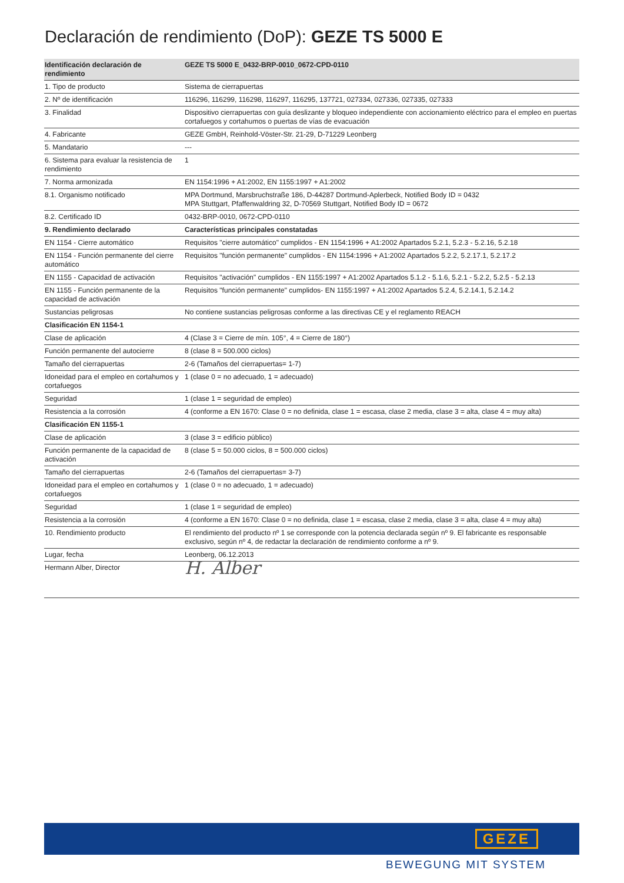Declaración de rendimiento (DoP): GEZE TS 5000 E
| Identificación declaración de rendimiento | GEZE TS 5000 E_0432-BRP-0010_0672-CPD-0110 |
| 1. Tipo de producto | Sistema de cierrapuertas |
| 2. Nº de identificación | 116296, 116299, 116298, 116297, 116295, 137721, 027334, 027336, 027335, 027333 |
| 3. Finalidad | Dispositivo cierrapuertas con guía deslizante y bloqueo independiente con accionamiento eléctrico para el empleo en puertas cortafuegos y cortahumos o puertas de vías de evacuación |
| 4. Fabricante | GEZE GmbH, Reinhold-Vöster-Str. 21-29, D-71229 Leonberg |
| 5. Mandatario | --- |
| 6. Sistema para evaluar la resistencia de rendimiento | 1 |
| 7. Norma armonizada | EN 1154:1996 + A1:2002, EN 1155:1997 + A1:2002 |
| 8.1. Organismo notificado | MPA Dortmund, Marsbruchstraße 186, D-44287 Dortmund-Aplerbeck, Notified Body ID = 0432 MPA Stuttgart, Pfaffenwaldring 32, D-70569 Stuttgart, Notified Body ID = 0672 |
| 8.2. Certificado ID | 0432-BRP-0010, 0672-CPD-0110 |
| 9. Rendimiento declarado | Características principales constatadas |
| EN 1154 - Cierre automático | Requisitos "cierre automático" cumplidos - EN 1154:1996 + A1:2002 Apartados 5.2.1, 5.2.3 - 5.2.16, 5.2.18 |
| EN 1154 - Función permanente del cierre automático | Requisitos "función permanente" cumplidos - EN 1154:1996 + A1:2002 Apartados 5.2.2, 5.2.17.1, 5.2.17.2 |
| EN 1155 - Capacidad de activación | Requisitos "activación" cumplidos - EN 1155:1997 + A1:2002 Apartados 5.1.2 - 5.1.6, 5.2.1 - 5.2.2, 5.2.5 - 5.2.13 |
| EN 1155 - Función permanente de la capacidad de activación | Requisitos "función permanente" cumplidos- EN 1155:1997 + A1:2002 Apartados 5.2.4, 5.2.14.1, 5.2.14.2 |
| Sustancias peligrosas | No contiene sustancias peligrosas conforme a las directivas CE y el reglamento REACH |
| Clasificación EN 1154-1 | |
| Clase de aplicación | 4 (Clase 3 = Cierre de mín. 105°, 4 = Cierre de 180°) |
| Función permanente del autocierre | 8 (clase 8 = 500.000 ciclos) |
| Tamaño del cierrapuertas | 2-6 (Tamaños del cierrapuertas= 1-7) |
| Idoneidad para el empleo en cortahumos y cortafuegos | 1 (clase 0 = no adecuado, 1 = adecuado) |
| Seguridad | 1 (clase 1 = seguridad de empleo) |
| Resistencia a la corrosión | 4 (conforme a EN 1670: Clase 0 = no definida, clase 1 = escasa, clase 2 media, clase 3 = alta, clase 4 = muy alta) |
| Clasificación EN 1155-1 | |
| Clase de aplicación | 3 (clase 3 = edificio público) |
| Función permanente de la capacidad de activación | 8 (clase 5 = 50.000 ciclos, 8 = 500.000 ciclos) |
| Tamaño del cierrapuertas | 2-6 (Tamaños del cierrapuertas= 3-7) |
| Idoneidad para el empleo en cortahumos y cortafuegos | 1 (clase 0 = no adecuado, 1 = adecuado) |
| Seguridad | 1 (clase 1 = seguridad de empleo) |
| Resistencia a la corrosión | 4 (conforme a EN 1670: Clase 0 = no definida, clase 1 = escasa, clase 2 media, clase 3 = alta, clase 4 = muy alta) |
| 10. Rendimiento producto | El rendimiento del producto nº 1 se corresponde con la potencia declarada según nº 9. El fabricante es responsable exclusivo, según nº 4, de redactar la declaración de rendimiento conforme a nº 9. |
| Lugar, fecha | Leonberg, 06.12.2013 |
| Hermann Alber, Director | H. Alber |
GEZE
BEWEGUNG MIT SYSTEM